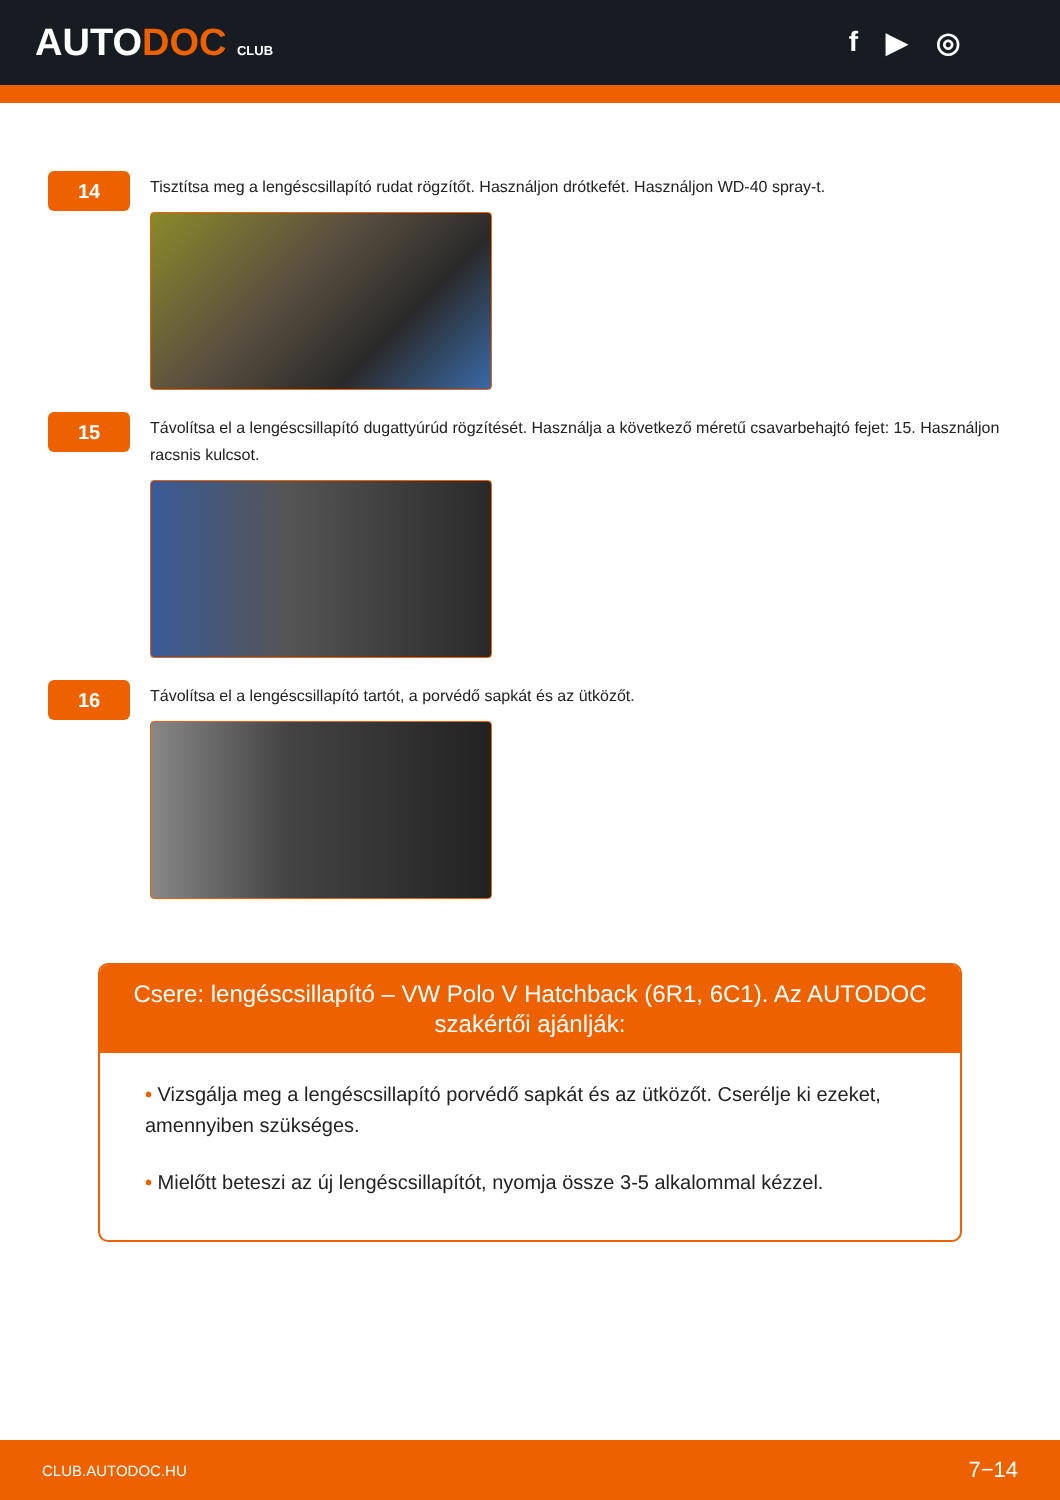AUTODOC CLUB
f ▶ ◎
14
Tisztítsa meg a lengéscsillapító rudat rögzítőt. Használjon drótkefét. Használjon WD-40 spray-t.
15
Távolítsa el a lengéscsillapító dugattyúrúd rögzítését. Használja a következő méretű csavarbehajtó fejet: 15. Használjon racsnis kulcsot.
16
Távolítsa el a lengéscsillapító tartót, a porvédő sapkát és az ütközőt.
Csere: lengéscsillapító – VW Polo V Hatchback (6R1, 6C1). Az AUTODOC szakértői ajánlják:
• Vizsgálja meg a lengéscsillapító porvédő sapkát és az ütközőt. Cserélje ki ezeket, amennyiben szükséges.
• Mielőtt beteszi az új lengéscsillapítót, nyomja össze 3-5 alkalommal kézzel.
CLUB.AUTODOC.HU 7−14